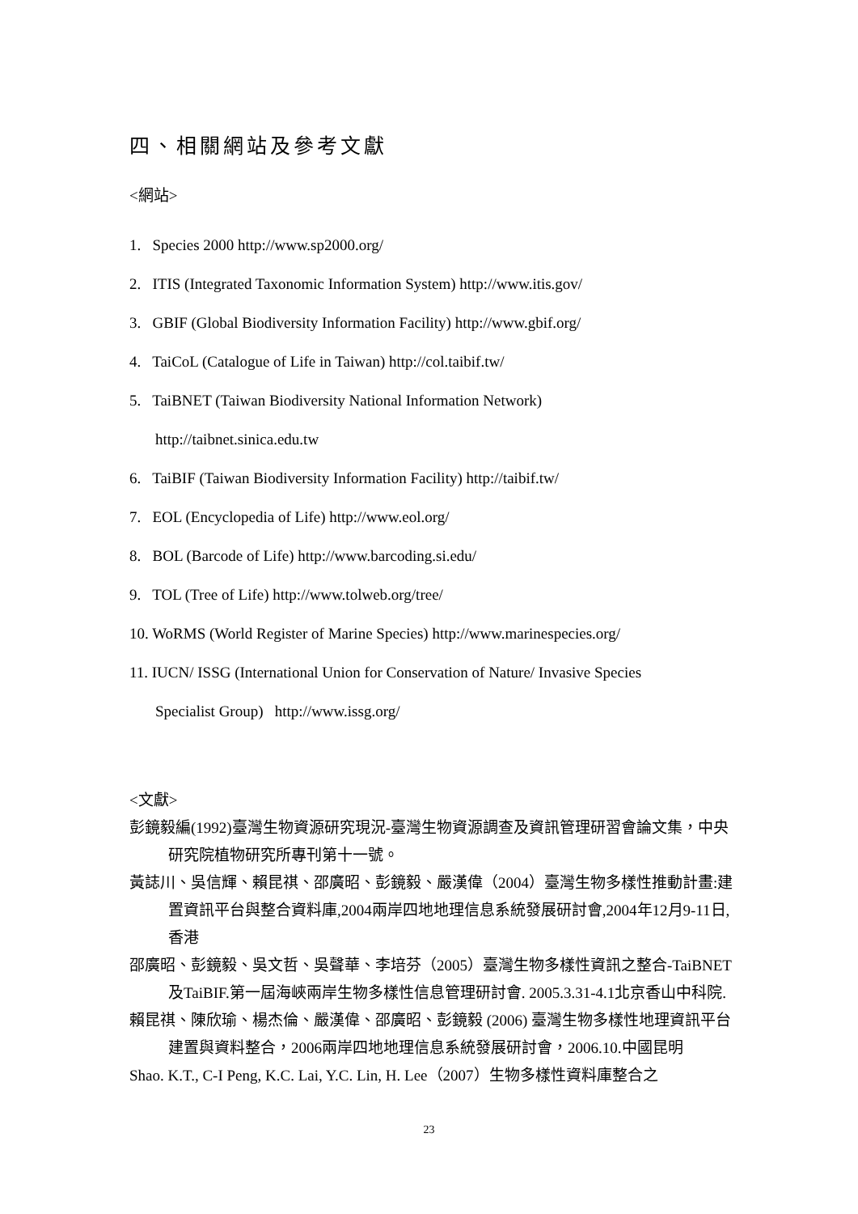四、相關網站及參考文獻
<網站>
1. Species 2000 http://www.sp2000.org/
2. ITIS (Integrated Taxonomic Information System) http://www.itis.gov/
3. GBIF (Global Biodiversity Information Facility) http://www.gbif.org/
4. TaiCoL (Catalogue of Life in Taiwan) http://col.taibif.tw/
5. TaiBNET (Taiwan Biodiversity National Information Network)
http://taibnet.sinica.edu.tw
6. TaiBIF (Taiwan Biodiversity Information Facility) http://taibif.tw/
7. EOL (Encyclopedia of Life) http://www.eol.org/
8. BOL (Barcode of Life) http://www.barcoding.si.edu/
9. TOL (Tree of Life) http://www.tolweb.org/tree/
10. WoRMS (World Register of Marine Species) http://www.marinespecies.org/
11. IUCN/ ISSG (International Union for Conservation of Nature/ Invasive Species
Specialist Group) http://www.issg.org/
<文獻>
彭鏡毅編(1992)臺灣生物資源研究現況-臺灣生物資源調查及資訊管理研習會論文集，中央研究院植物研究所專刊第十一號。
黃誌川、吳信輝、賴昆祺、邵廣昭、彭鏡毅、嚴漢偉（2004）臺灣生物多樣性推動計畫:建置資訊平台與整合資料庫,2004兩岸四地地理信息系統發展研討會,2004年12月9-11日,香港
邵廣昭、彭鏡毅、吳文哲、吳聲華、李培芬（2005）臺灣生物多樣性資訊之整合-TaiBNET及TaiBIF.第一屆海峽兩岸生物多樣性信息管理研討會. 2005.3.31-4.1北京香山中科院.
賴昆祺、陳欣瑜、楊杰倫、嚴漢偉、邵廣昭、彭鏡毅 (2006) 臺灣生物多樣性地理資訊平台建置與資料整合，2006兩岸四地地理信息系統發展研討會，2006.10.中國昆明
Shao. K.T., C-I Peng, K.C. Lai, Y.C. Lin, H. Lee（2007）生物多樣性資料庫整合之
23